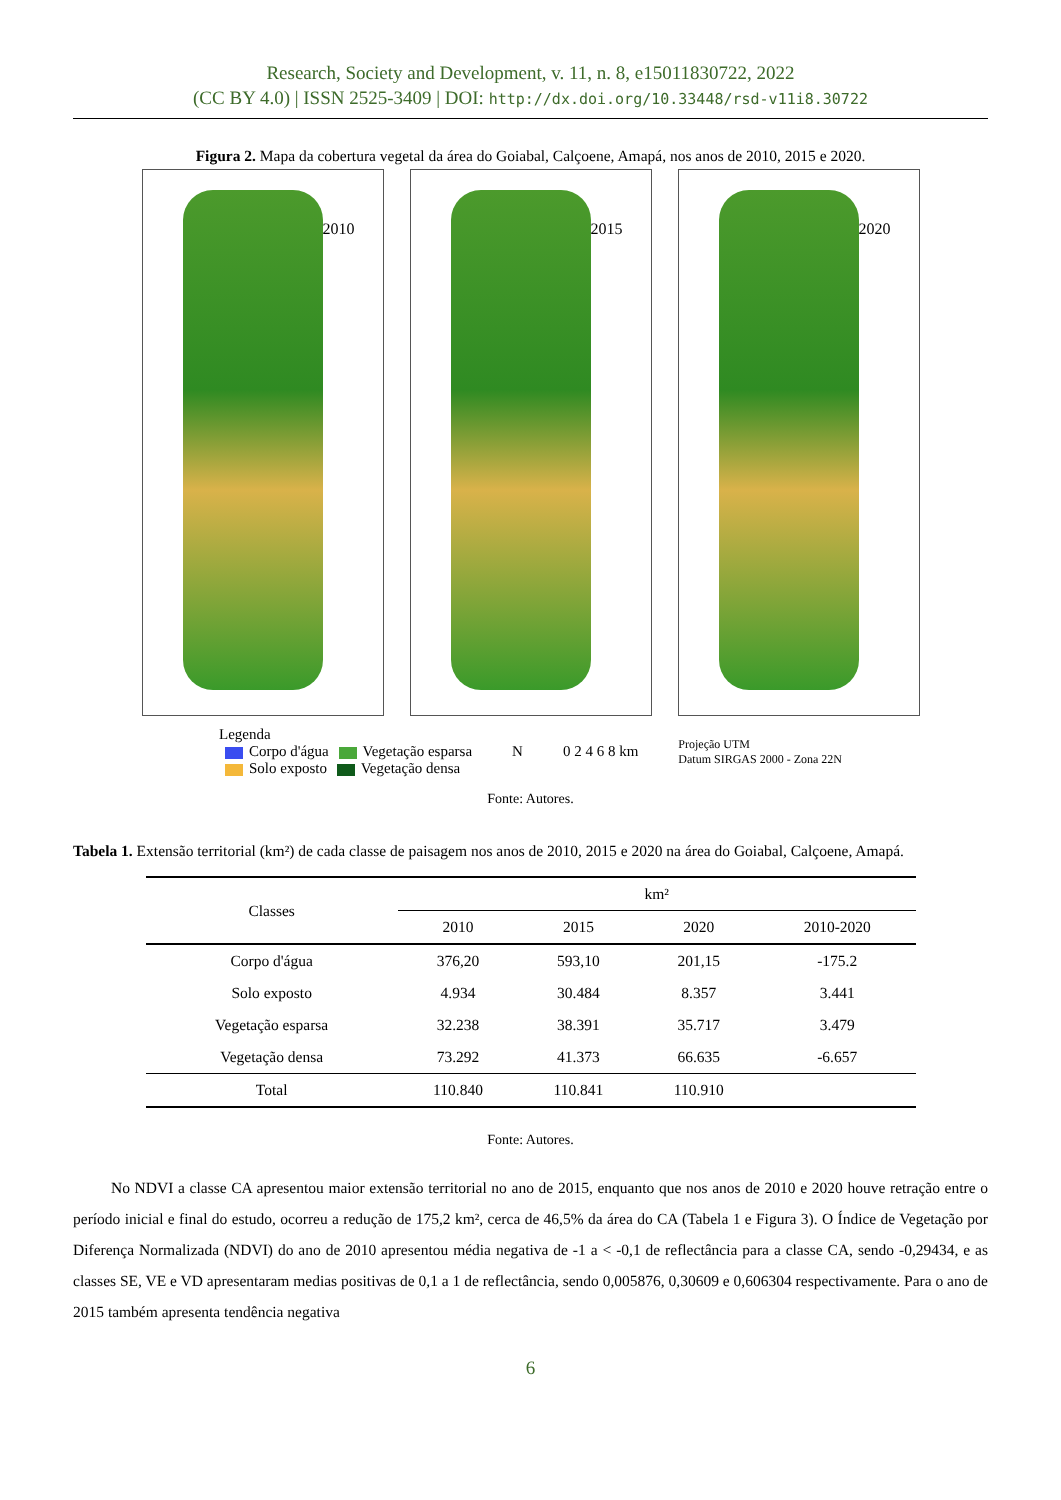Research, Society and Development, v. 11, n. 8, e15011830722, 2022
(CC BY 4.0) | ISSN 2525-3409 | DOI: http://dx.doi.org/10.33448/rsd-v11i8.30722
Figura 2. Mapa da cobertura vegetal da área do Goiabal, Calçoene, Amapá, nos anos de 2010, 2015 e 2020.
2010
2015
2020
Legenda
Corpo d'água Vegetação esparsa
Solo exposto Vegetação densa
N 0 2 4 6 8 km
Projeção UTM
Datum SIRGAS 2000 - Zona 22N
Fonte: Autores.
Tabela 1. Extensão territorial (km²) de cada classe de paisagem nos anos de 2010, 2015 e 2020 na área do Goiabal, Calçoene, Amapá.
| Classes | km² | | | |
| --- | --- | --- | --- | --- |
| | 2010 | 2015 | 2020 | 2010-2020 |
| Corpo d'água | 376,20 | 593,10 | 201,15 | -175.2 |
| Solo exposto | 4.934 | 30.484 | 8.357 | 3.441 |
| Vegetação esparsa | 32.238 | 38.391 | 35.717 | 3.479 |
| Vegetação densa | 73.292 | 41.373 | 66.635 | -6.657 |
| Total | 110.840 | 110.841 | 110.910 | |
Fonte: Autores.
No NDVI a classe CA apresentou maior extensão territorial no ano de 2015, enquanto que nos anos de 2010 e 2020 houve retração entre o período inicial e final do estudo, ocorreu a redução de 175,2 km², cerca de 46,5% da área do CA (Tabela 1 e Figura 3). O Índice de Vegetação por Diferença Normalizada (NDVI) do ano de 2010 apresentou média negativa de -1 a < -0,1 de reflectância para a classe CA, sendo -0,29434, e as classes SE, VE e VD apresentaram medias positivas de 0,1 a 1 de reflectância, sendo 0,005876, 0,30609 e 0,606304 respectivamente. Para o ano de 2015 também apresenta tendência negativa
6